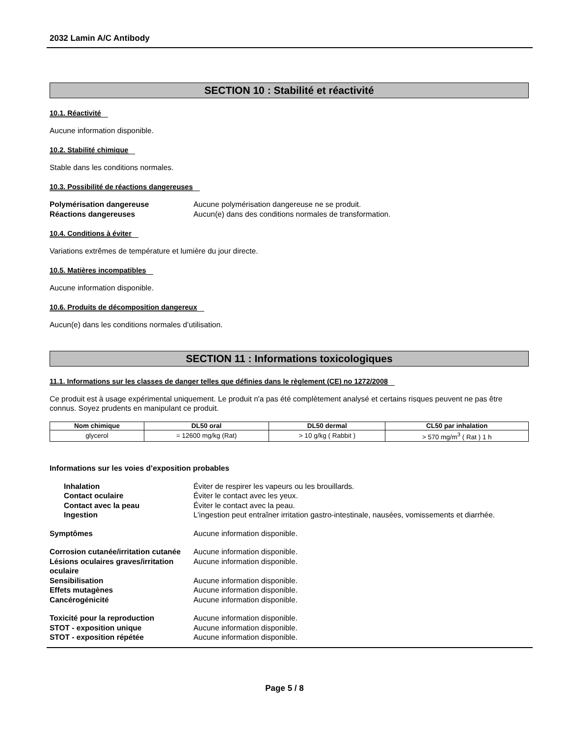2032 Lamin A/C Antibody
SECTION 10 : Stabilité et réactivité
10.1. Réactivité
Aucune information disponible.
10.2. Stabilité chimique
Stable dans les conditions normales.
10.3. Possibilité de réactions dangereuses
Polymérisation dangereuse
Aucune polymérisation dangereuse ne se produit.
Réactions dangereuses
Aucun(e) dans des conditions normales de transformation.
10.4. Conditions à éviter
Variations extrêmes de température et lumière du jour directe.
10.5. Matières incompatibles
Aucune information disponible.
10.6. Produits de décomposition dangereux
Aucun(e) dans les conditions normales d’utilisation.
SECTION 11 : Informations toxicologiques
11.1. Informations sur les classes de danger telles que définies dans le règlement (CE) no 1272/2008
Ce produit est à usage expérimental uniquement. Le produit n'a pas été complètement analysé et certains risques peuvent ne pas être connus. Soyez prudents en manipulant ce produit.
| Nom chimique | DL50 oral | DL50 dermal | CL50 par inhalation |
| --- | --- | --- | --- |
| glycerol | = 12600 mg/kg (Rat) | > 10 g/kg ( Rabbit ) | > 570 mg/m<sup>3</sup> ( Rat ) 1 h |
Informations sur les voies d’exposition probables
Inhalation
Éviter de respirer les vapeurs ou les brouillards.
Contact oculaire
Éviter le contact avec les yeux.
Contact avec la peau
Éviter le contact avec la peau.
Ingestion
L'ingestion peut entraîner irritation gastro-intestinale, nausées, vomissements et diarrhée.
Symptômes
Aucune information disponible.
Corrosion cutanée/irritation cutanée
Aucune information disponible.
Lésions oculaires graves/irritation oculaire
Aucune information disponible.
Sensibilisation
Aucune information disponible.
Effets mutagènes
Aucune information disponible.
Cancérogénicité
Aucune information disponible.
Toxicité pour la reproduction
Aucune information disponible.
STOT - exposition unique
Aucune information disponible.
STOT - exposition répétée
Aucune information disponible.
Page 5 / 8